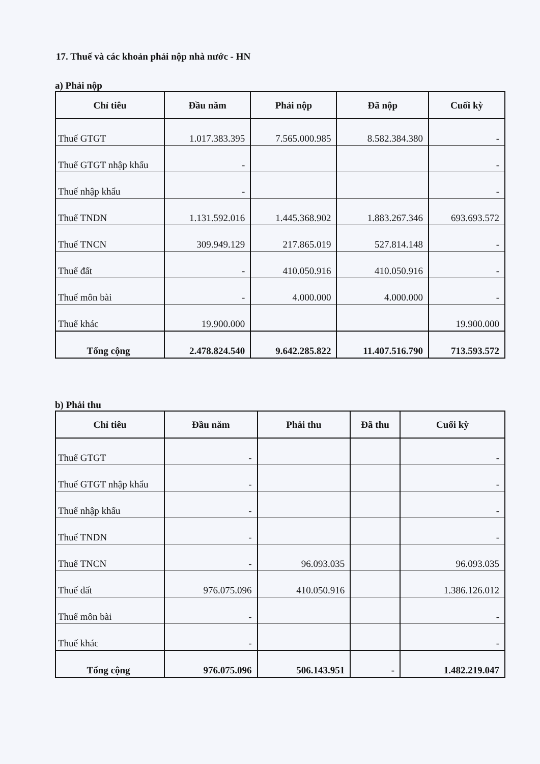17. Thuế và các khoản phải nộp nhà nước - HN
a) Phải nộp
| Chỉ tiêu | Đầu năm | Phải nộp | Đã nộp | Cuối kỳ |
| --- | --- | --- | --- | --- |
| Thuế GTGT | 1.017.383.395 | 7.565.000.985 | 8.582.384.380 | - |
| Thuế GTGT nhập khẩu | - | | | - |
| Thuế nhập khẩu | - | | | - |
| Thuế TNDN | 1.131.592.016 | 1.445.368.902 | 1.883.267.346 | 693.693.572 |
| Thuế TNCN | 309.949.129 | 217.865.019 | 527.814.148 | - |
| Thuế đất | - | 410.050.916 | 410.050.916 | - |
| Thuế môn bài | - | 4.000.000 | 4.000.000 | - |
| Thuế khác | 19.900.000 | | | 19.900.000 |
| Tổng cộng | 2.478.824.540 | 9.642.285.822 | 11.407.516.790 | 713.593.572 |
b) Phải thu
| Chỉ tiêu | Đầu năm | Phải thu | Đã thu | Cuối kỳ |
| --- | --- | --- | --- | --- |
| Thuế GTGT | - | | | - |
| Thuế GTGT nhập khẩu | - | | | - |
| Thuế nhập khẩu | - | | | - |
| Thuế TNDN | - | | | - |
| Thuế TNCN | - | 96.093.035 | | 96.093.035 |
| Thuế đất | 976.075.096 | 410.050.916 | | 1.386.126.012 |
| Thuế môn bài | - | | | - |
| Thuế khác | - | | | - |
| Tổng cộng | 976.075.096 | 506.143.951 | - | 1.482.219.047 |